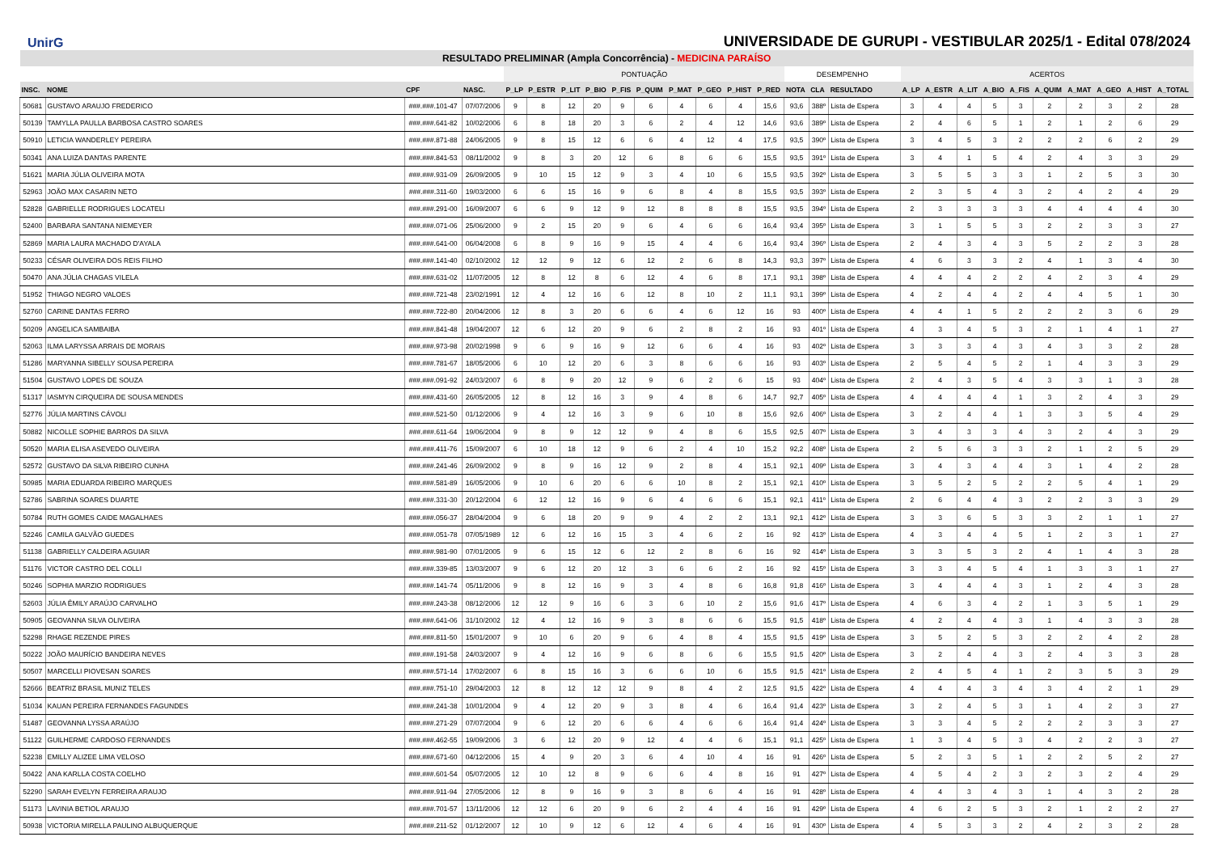UnirG
UNIVERSIDADE DE GURUPI - VESTIBULAR 2025/1 - Edital 078/2024
| RESULTADO PRELIMINAR (Ampla Concorrência) - MEDICINA PARAÍSO | | | | | | | | | | | | | | | | | | | | | | | | | | |
| --- | --- | --- | --- | --- | --- | --- | --- | --- | --- | --- | --- | --- | --- | --- | --- | --- | --- | --- | --- | --- | --- | --- | --- | --- | --- | --- |
| | | | | PONTUAÇÃO | | | | | | | | | | DESEMPENHO | | | ACERTOS | | | | | | | | | |
| INSC. | NOME | CPF | NASC. | P_LP | P_ESTR | P_LIT | P_BIO | P_FIS | P_QUIM | P_MAT | P_GEO | P_HIST | P_RED | NOTA | CLA | RESULTADO | A_LP | A_ESTR | A_LIT | A_BIO | A_FIS | A_QUIM | A_MAT | A_GEO | A_HIST | A_TOTAL |
| 50681 | GUSTAVO ARAUJO FREDERICO | ###.###.101-47 | 07/07/2006 | 9 | 8 | 12 | 20 | 9 | 6 | 4 | 6 | 4 | 15,6 | 93,6 | 388º | Lista de Espera | 3 | 4 | 4 | 5 | 3 | 2 | 2 | 3 | 2 | 28 |
| 50139 | TAMYLLA PAULLA BARBOSA CASTRO SOARES | ###.###.641-82 | 10/02/2006 | 6 | 8 | 18 | 20 | 3 | 6 | 2 | 4 | 12 | 14,6 | 93,6 | 389º | Lista de Espera | 2 | 4 | 6 | 5 | 1 | 2 | 1 | 2 | 6 | 29 |
| 50910 | LETICIA WANDERLEY PEREIRA | ###.###.871-88 | 24/06/2005 | 9 | 8 | 15 | 12 | 6 | 6 | 4 | 12 | 4 | 17,5 | 93,5 | 390º | Lista de Espera | 3 | 4 | 5 | 3 | 2 | 2 | 2 | 6 | 2 | 29 |
| 50341 | ANA LUIZA DANTAS PARENTE | ###.###.841-53 | 08/11/2002 | 9 | 8 | 3 | 20 | 12 | 6 | 8 | 6 | 6 | 15,5 | 93,5 | 391º | Lista de Espera | 3 | 4 | 1 | 5 | 4 | 2 | 4 | 3 | 3 | 29 |
| 51621 | MARIA JÚLIA OLIVEIRA MOTA | ###.###.931-09 | 26/09/2005 | 9 | 10 | 15 | 12 | 9 | 3 | 4 | 10 | 6 | 15,5 | 93,5 | 392º | Lista de Espera | 3 | 5 | 5 | 3 | 3 | 1 | 2 | 5 | 3 | 30 |
| 52963 | JOÃO MAX CASARIN NETO | ###.###.311-60 | 19/03/2000 | 6 | 6 | 15 | 16 | 9 | 6 | 8 | 4 | 8 | 15,5 | 93,5 | 393º | Lista de Espera | 2 | 3 | 5 | 4 | 3 | 2 | 4 | 2 | 4 | 29 |
| 52828 | GABRIELLE RODRIGUES LOCATELI | ###.###.291-00 | 16/09/2007 | 6 | 6 | 9 | 12 | 9 | 12 | 8 | 8 | 8 | 15,5 | 93,5 | 394º | Lista de Espera | 2 | 3 | 3 | 3 | 3 | 4 | 4 | 4 | 4 | 30 |
| 52400 | BARBARA SANTANA NIEMEYER | ###.###.071-06 | 25/06/2000 | 9 | 2 | 15 | 20 | 9 | 6 | 4 | 6 | 6 | 16,4 | 93,4 | 395º | Lista de Espera | 3 | 1 | 5 | 5 | 3 | 2 | 2 | 3 | 3 | 27 |
| 52869 | MARIA LAURA MACHADO D'AYALA | ###.###.641-00 | 06/04/2008 | 6 | 8 | 9 | 16 | 9 | 15 | 4 | 4 | 6 | 16,4 | 93,4 | 396º | Lista de Espera | 2 | 4 | 3 | 4 | 3 | 5 | 2 | 2 | 3 | 28 |
| 50233 | CÉSAR OLIVEIRA DOS REIS FILHO | ###.###.141-40 | 02/10/2002 | 12 | 12 | 9 | 12 | 6 | 12 | 2 | 6 | 8 | 14,3 | 93,3 | 397º | Lista de Espera | 4 | 6 | 3 | 3 | 2 | 4 | 1 | 3 | 4 | 30 |
| 50470 | ANA JÚLIA CHAGAS VILELA | ###.###.631-02 | 11/07/2005 | 12 | 8 | 12 | 8 | 6 | 12 | 4 | 6 | 8 | 17,1 | 93,1 | 398º | Lista de Espera | 4 | 4 | 4 | 2 | 2 | 4 | 2 | 3 | 4 | 29 |
| 51952 | THIAGO NEGRO VALOES | ###.###.721-48 | 23/02/1991 | 12 | 4 | 12 | 16 | 6 | 12 | 8 | 10 | 2 | 11,1 | 93,1 | 399º | Lista de Espera | 4 | 2 | 4 | 4 | 2 | 4 | 4 | 5 | 1 | 30 |
| 52760 | CARINE DANTAS FERRO | ###.###.722-80 | 20/04/2006 | 12 | 8 | 3 | 20 | 6 | 6 | 4 | 6 | 12 | 16 | 93 | 400º | Lista de Espera | 4 | 4 | 1 | 5 | 2 | 2 | 2 | 3 | 6 | 29 |
| 50209 | ANGELICA SAMBAIBA | ###.###.841-48 | 19/04/2007 | 12 | 6 | 12 | 20 | 9 | 6 | 2 | 8 | 2 | 16 | 93 | 401º | Lista de Espera | 4 | 3 | 4 | 5 | 3 | 2 | 1 | 4 | 1 | 27 |
| 52063 | ILMA LARYSSA ARRAIS DE MORAIS | ###.###.973-98 | 20/02/1998 | 9 | 6 | 9 | 16 | 9 | 12 | 6 | 6 | 4 | 16 | 93 | 402º | Lista de Espera | 3 | 3 | 3 | 4 | 3 | 4 | 3 | 3 | 2 | 28 |
| 51286 | MARYANNA SIBELLY SOUSA PEREIRA | ###.###.781-67 | 18/05/2006 | 6 | 10 | 12 | 20 | 6 | 3 | 8 | 6 | 6 | 16 | 93 | 403º | Lista de Espera | 2 | 5 | 4 | 5 | 2 | 1 | 4 | 3 | 3 | 29 |
| 51504 | GUSTAVO LOPES DE SOUZA | ###.###.091-92 | 24/03/2007 | 6 | 8 | 9 | 20 | 12 | 9 | 6 | 2 | 6 | 15 | 93 | 404º | Lista de Espera | 2 | 4 | 3 | 5 | 4 | 3 | 3 | 1 | 3 | 28 |
| 51317 | IASMYN CIRQUEIRA DE SOUSA MENDES | ###.###.431-60 | 26/05/2005 | 12 | 8 | 12 | 16 | 3 | 9 | 4 | 8 | 6 | 14,7 | 92,7 | 405º | Lista de Espera | 4 | 4 | 4 | 4 | 1 | 3 | 2 | 4 | 3 | 29 |
| 52776 | JÚLIA MARTINS CÁVOLI | ###.###.521-50 | 01/12/2006 | 9 | 4 | 12 | 16 | 3 | 9 | 6 | 10 | 8 | 15,6 | 92,6 | 406º | Lista de Espera | 3 | 2 | 4 | 4 | 1 | 3 | 3 | 5 | 4 | 29 |
| 50882 | NICOLLE SOPHIE BARROS DA SILVA | ###.###.611-64 | 19/06/2004 | 9 | 8 | 9 | 12 | 12 | 9 | 4 | 8 | 6 | 15,5 | 92,5 | 407º | Lista de Espera | 3 | 4 | 3 | 3 | 4 | 3 | 2 | 4 | 3 | 29 |
| 50520 | MARIA ELISA ASEVEDO OLIVEIRA | ###.###.411-76 | 15/09/2007 | 6 | 10 | 18 | 12 | 9 | 6 | 2 | 4 | 10 | 15,2 | 92,2 | 408º | Lista de Espera | 2 | 5 | 6 | 3 | 3 | 2 | 1 | 2 | 5 | 29 |
| 52572 | GUSTAVO DA SILVA RIBEIRO CUNHA | ###.###.241-46 | 26/09/2002 | 9 | 8 | 9 | 16 | 12 | 9 | 2 | 8 | 4 | 15,1 | 92,1 | 409º | Lista de Espera | 3 | 4 | 3 | 4 | 4 | 3 | 1 | 4 | 2 | 28 |
| 50985 | MARIA EDUARDA RIBEIRO MARQUES | ###.###.581-89 | 16/05/2006 | 9 | 10 | 6 | 20 | 6 | 6 | 10 | 8 | 2 | 15,1 | 92,1 | 410º | Lista de Espera | 3 | 5 | 2 | 5 | 2 | 2 | 5 | 4 | 1 | 29 |
| 52786 | SABRINA SOARES DUARTE | ###.###.331-30 | 20/12/2004 | 6 | 12 | 12 | 16 | 9 | 6 | 4 | 6 | 6 | 15,1 | 92,1 | 411º | Lista de Espera | 2 | 6 | 4 | 4 | 3 | 2 | 2 | 3 | 3 | 29 |
| 50784 | RUTH GOMES CAIDE MAGALHAES | ###.###.056-37 | 28/04/2004 | 9 | 6 | 18 | 20 | 9 | 9 | 4 | 2 | 2 | 13,1 | 92,1 | 412º | Lista de Espera | 3 | 3 | 6 | 5 | 3 | 3 | 2 | 1 | 1 | 27 |
| 52246 | CAMILA GALVÃO GUEDES | ###.###.051-78 | 07/05/1989 | 12 | 6 | 12 | 16 | 15 | 3 | 4 | 6 | 2 | 16 | 92 | 413º | Lista de Espera | 4 | 3 | 4 | 4 | 5 | 1 | 2 | 3 | 1 | 27 |
| 51138 | GABRIELLY CALDEIRA AGUIAR | ###.###.981-90 | 07/01/2005 | 9 | 6 | 15 | 12 | 6 | 12 | 2 | 8 | 6 | 16 | 92 | 414º | Lista de Espera | 3 | 3 | 5 | 3 | 2 | 4 | 1 | 4 | 3 | 28 |
| 51176 | VICTOR CASTRO DEL COLLI | ###.###.339-85 | 13/03/2007 | 9 | 6 | 12 | 20 | 12 | 3 | 6 | 6 | 2 | 16 | 92 | 415º | Lista de Espera | 3 | 3 | 4 | 5 | 4 | 1 | 3 | 3 | 1 | 27 |
| 50246 | SOPHIA MARZIO RODRIGUES | ###.###.141-74 | 05/11/2006 | 9 | 8 | 12 | 16 | 9 | 3 | 4 | 8 | 6 | 16,8 | 91,8 | 416º | Lista de Espera | 3 | 4 | 4 | 4 | 3 | 1 | 2 | 4 | 3 | 28 |
| 52603 | JÚLIA ÊMILY ARAÚJO CARVALHO | ###.###.243-38 | 08/12/2006 | 12 | 12 | 9 | 16 | 6 | 3 | 6 | 10 | 2 | 15,6 | 91,6 | 417º | Lista de Espera | 4 | 6 | 3 | 4 | 2 | 1 | 3 | 5 | 1 | 29 |
| 50905 | GEOVANNA SILVA OLIVEIRA | ###.###.641-06 | 31/10/2002 | 12 | 4 | 12 | 16 | 9 | 3 | 8 | 6 | 6 | 15,5 | 91,5 | 418º | Lista de Espera | 4 | 2 | 4 | 4 | 3 | 1 | 4 | 3 | 3 | 28 |
| 52298 | RHAGE REZENDE PIRES | ###.###.811-50 | 15/01/2007 | 9 | 10 | 6 | 20 | 9 | 6 | 4 | 8 | 4 | 15,5 | 91,5 | 419º | Lista de Espera | 3 | 5 | 2 | 5 | 3 | 2 | 2 | 4 | 2 | 28 |
| 50222 | JOÃO MAURÍCIO BANDEIRA NEVES | ###.###.191-58 | 24/03/2007 | 9 | 4 | 12 | 16 | 9 | 6 | 8 | 6 | 6 | 15,5 | 91,5 | 420º | Lista de Espera | 3 | 2 | 4 | 4 | 3 | 2 | 4 | 3 | 3 | 28 |
| 50507 | MARCELLI PIOVESAN SOARES | ###.###.571-14 | 17/02/2007 | 6 | 8 | 15 | 16 | 3 | 6 | 6 | 10 | 6 | 15,5 | 91,5 | 421º | Lista de Espera | 2 | 4 | 5 | 4 | 1 | 2 | 3 | 5 | 3 | 29 |
| 52666 | BEATRIZ BRASIL MUNIZ TELES | ###.###.751-10 | 29/04/2003 | 12 | 8 | 12 | 12 | 12 | 9 | 8 | 4 | 2 | 12,5 | 91,5 | 422º | Lista de Espera | 4 | 4 | 4 | 3 | 4 | 3 | 4 | 2 | 1 | 29 |
| 51034 | KAUAN PEREIRA FERNANDES FAGUNDES | ###.###.241-38 | 10/01/2004 | 9 | 4 | 12 | 20 | 9 | 3 | 8 | 4 | 6 | 16,4 | 91,4 | 423º | Lista de Espera | 3 | 2 | 4 | 5 | 3 | 1 | 4 | 2 | 3 | 27 |
| 51487 | GEOVANNA LYSSA ARAÚJO | ###.###.271-29 | 07/07/2004 | 9 | 6 | 12 | 20 | 6 | 6 | 4 | 6 | 6 | 16,4 | 91,4 | 424º | Lista de Espera | 3 | 3 | 4 | 5 | 2 | 2 | 2 | 3 | 3 | 27 |
| 51122 | GUILHERME CARDOSO FERNANDES | ###.###.462-55 | 19/09/2006 | 3 | 6 | 12 | 20 | 9 | 12 | 4 | 4 | 6 | 15,1 | 91,1 | 425º | Lista de Espera | 1 | 3 | 4 | 5 | 3 | 4 | 2 | 2 | 3 | 27 |
| 52238 | EMILLY ALIZEE LIMA VELOSO | ###.###.671-60 | 04/12/2006 | 15 | 4 | 9 | 20 | 3 | 6 | 4 | 10 | 4 | 16 | 91 | 426º | Lista de Espera | 5 | 2 | 3 | 5 | 1 | 2 | 2 | 5 | 2 | 27 |
| 50422 | ANA KARLLA COSTA COELHO | ###.###.601-54 | 05/07/2005 | 12 | 10 | 12 | 8 | 9 | 6 | 6 | 4 | 8 | 16 | 91 | 427º | Lista de Espera | 4 | 5 | 4 | 2 | 3 | 2 | 3 | 2 | 4 | 29 |
| 52290 | SARAH EVELYN FERREIRA ARAUJO | ###.###.911-94 | 27/05/2006 | 12 | 8 | 9 | 16 | 9 | 3 | 8 | 6 | 4 | 16 | 91 | 428º | Lista de Espera | 4 | 4 | 3 | 4 | 3 | 1 | 4 | 3 | 2 | 28 |
| 51173 | LAVINIA BETIOL ARAUJO | ###.###.701-57 | 13/11/2006 | 12 | 12 | 6 | 20 | 9 | 6 | 2 | 4 | 4 | 16 | 91 | 429º | Lista de Espera | 4 | 6 | 2 | 5 | 3 | 2 | 1 | 2 | 2 | 27 |
| 50938 | VICTORIA MIRELLA PAULINO ALBUQUERQUE | ###.###.211-52 | 01/12/2007 | 12 | 10 | 9 | 12 | 6 | 12 | 4 | 6 | 4 | 16 | 91 | 430º | Lista de Espera | 4 | 5 | 3 | 3 | 2 | 4 | 2 | 3 | 2 | 28 |